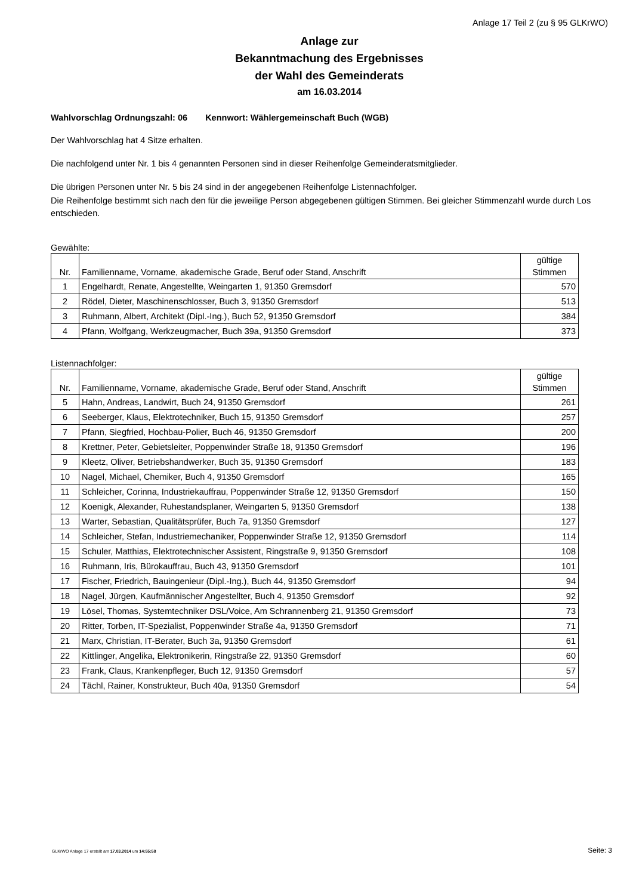Anlage 17 Teil 2 (zu § 95 GLKrWO)
Anlage zur
Bekanntmachung des Ergebnisses
der Wahl des Gemeinderats
am 16.03.2014
Wahlvorschlag Ordnungszahl: 06 Kennwort: Wählergemeinschaft Buch (WGB)
Der Wahlvorschlag hat 4 Sitze erhalten.
Die nachfolgend unter Nr. 1 bis 4 genannten Personen sind in dieser Reihenfolge Gemeinderatsmitglieder.
Die übrigen Personen unter Nr. 5 bis 24 sind in der angegebenen Reihenfolge Listennachfolger.
Die Reihenfolge bestimmt sich nach den für die jeweilige Person abgegebenen gültigen Stimmen. Bei gleicher Stimmenzahl wurde durch Los entschieden.
Gewählte:
| Nr. | Familienname, Vorname, akademische Grade, Beruf oder Stand, Anschrift | gültige Stimmen |
| --- | --- | --- |
| 1 | Engelhardt, Renate, Angestellte, Weingarten 1, 91350 Gremsdorf | 570 |
| 2 | Rödel, Dieter, Maschinenschlosser, Buch 3, 91350 Gremsdorf | 513 |
| 3 | Ruhmann, Albert, Architekt (Dipl.-Ing.), Buch 52, 91350 Gremsdorf | 384 |
| 4 | Pfann, Wolfgang, Werkzeugmacher, Buch 39a, 91350 Gremsdorf | 373 |
Listennachfolger:
| Nr. | Familienname, Vorname, akademische Grade, Beruf oder Stand, Anschrift | gültige Stimmen |
| --- | --- | --- |
| 5 | Hahn, Andreas, Landwirt, Buch 24, 91350 Gremsdorf | 261 |
| 6 | Seeberger, Klaus, Elektrotechniker, Buch 15, 91350 Gremsdorf | 257 |
| 7 | Pfann, Siegfried, Hochbau-Polier, Buch 46, 91350 Gremsdorf | 200 |
| 8 | Krettner, Peter, Gebietsleiter, Poppenwinder Straße 18, 91350 Gremsdorf | 196 |
| 9 | Kleetz, Oliver, Betriebshandwerker, Buch 35, 91350 Gremsdorf | 183 |
| 10 | Nagel, Michael, Chemiker, Buch 4, 91350 Gremsdorf | 165 |
| 11 | Schleicher, Corinna, Industriekauffrau, Poppenwinder Straße 12, 91350 Gremsdorf | 150 |
| 12 | Koenigk, Alexander, Ruhestandsplaner, Weingarten 5, 91350 Gremsdorf | 138 |
| 13 | Warter, Sebastian, Qualitätsprüfer, Buch 7a, 91350 Gremsdorf | 127 |
| 14 | Schleicher, Stefan, Industriemechaniker, Poppenwinder Straße 12, 91350 Gremsdorf | 114 |
| 15 | Schuler, Matthias, Elektrotechnischer Assistent, Ringstraße 9, 91350 Gremsdorf | 108 |
| 16 | Ruhmann, Iris, Bürokauffrau, Buch 43, 91350 Gremsdorf | 101 |
| 17 | Fischer, Friedrich, Bauingenieur (Dipl.-Ing.), Buch 44, 91350 Gremsdorf | 94 |
| 18 | Nagel, Jürgen, Kaufmännischer Angestellter, Buch 4, 91350 Gremsdorf | 92 |
| 19 | Lösel, Thomas, Systemtechniker DSL/Voice, Am Schrannenberg 21, 91350 Gremsdorf | 73 |
| 20 | Ritter, Torben, IT-Spezialist, Poppenwinder Straße 4a, 91350 Gremsdorf | 71 |
| 21 | Marx, Christian, IT-Berater, Buch 3a, 91350 Gremsdorf | 61 |
| 22 | Kittlinger, Angelika, Elektronikerin, Ringstraße 22, 91350 Gremsdorf | 60 |
| 23 | Frank, Claus, Krankenpfleger, Buch 12, 91350 Gremsdorf | 57 |
| 24 | Tächl, Rainer, Konstrukteur, Buch 40a, 91350 Gremsdorf | 54 |
GLKrWO Anlage 17 erstellt am 17.03.2014 um 14:55:58 Seite: 3